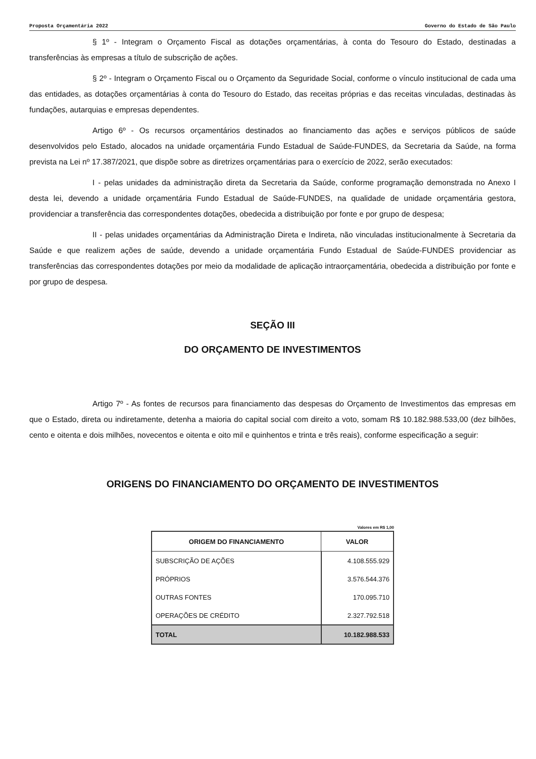Proposta Orçamentária 2022 Governo do Estado de São Paulo
§ 1º - Integram o Orçamento Fiscal as dotações orçamentárias, à conta do Tesouro do Estado, destinadas a transferências às empresas a título de subscrição de ações.
§ 2º - Integram o Orçamento Fiscal ou o Orçamento da Seguridade Social, conforme o vínculo institucional de cada uma das entidades, as dotações orçamentárias à conta do Tesouro do Estado, das receitas próprias e das receitas vinculadas, destinadas às fundações, autarquias e empresas dependentes.
Artigo 6º - Os recursos orçamentários destinados ao financiamento das ações e serviços públicos de saúde desenvolvidos pelo Estado, alocados na unidade orçamentária Fundo Estadual de Saúde-FUNDES, da Secretaria da Saúde, na forma prevista na Lei nº 17.387/2021, que dispõe sobre as diretrizes orçamentárias para o exercício de 2022, serão executados:
I - pelas unidades da administração direta da Secretaria da Saúde, conforme programação demonstrada no Anexo I desta lei, devendo a unidade orçamentária Fundo Estadual de Saúde-FUNDES, na qualidade de unidade orçamentária gestora, providenciar a transferência das correspondentes dotações, obedecida a distribuição por fonte e por grupo de despesa;
II - pelas unidades orçamentárias da Administração Direta e Indireta, não vinculadas institucionalmente à Secretaria da Saúde e que realizem ações de saúde, devendo a unidade orçamentária Fundo Estadual de Saúde-FUNDES providenciar as transferências das correspondentes dotações por meio da modalidade de aplicação intraorçamentária, obedecida a distribuição por fonte e por grupo de despesa.
SEÇÃO III
DO ORÇAMENTO DE INVESTIMENTOS
Artigo 7º - As fontes de recursos para financiamento das despesas do Orçamento de Investimentos das empresas em que o Estado, direta ou indiretamente, detenha a maioria do capital social com direito a voto, somam R$ 10.182.988.533,00 (dez bilhões, cento e oitenta e dois milhões, novecentos e oitenta e oito mil e quinhentos e trinta e três reais), conforme especificação a seguir:
ORIGENS DO FINANCIAMENTO DO ORÇAMENTO DE INVESTIMENTOS
Valores em R$ 1,00
| ORIGEM DO FINANCIAMENTO | VALOR |
| --- | --- |
| SUBSCRIÇÃO DE AÇÕES | 4.108.555.929 |
| PRÓPRIOS | 3.576.544.376 |
| OUTRAS FONTES | 170.095.710 |
| OPERAÇÕES DE CRÉDITO | 2.327.792.518 |
| TOTAL | 10.182.988.533 |